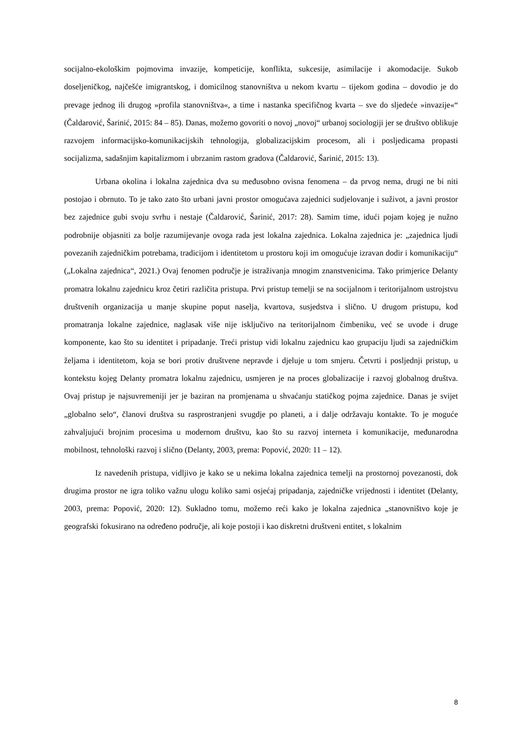socijalno-ekološkim pojmovima invazije, kompeticije, konflikta, sukcesije, asimilacije i akomodacije. Sukob doseljeničkog, najčešće imigrantskog, i domicilnog stanovništva u nekom kvartu – tijekom godina – dovodio je do prevage jednog ili drugog »profila stanovništva«, a time i nastanka specifičnog kvarta – sve do sljedeće »invazije«“ (Čaldarović, Šarinić, 2015: 84 – 85). Danas, možemo govoriti o novoj „novoj“ urbanoj sociologiji jer se društvo oblikuje razvojem informacijsko-komunikacijskih tehnologija, globalizacijskim procesom, ali i posljedicama propasti socijalizma, sadašnjim kapitalizmom i ubrzanim rastom gradova (Čaldarović, Šarinić, 2015: 13).
Urbana okolina i lokalna zajednica dva su međusobno ovisna fenomena – da prvog nema, drugi ne bi niti postojao i obrnuto. To je tako zato što urbani javni prostor omogućava zajednici sudjelovanje i suživot, a javni prostor bez zajednice gubi svoju svrhu i nestaje (Čaldarović, Šarinić, 2017: 28). Samim time, idući pojam kojeg je nužno podrobnije objasniti za bolje razumijevanje ovoga rada jest lokalna zajednica. Lokalna zajednica je: „zajednica ljudi povezanih zajedničkim potrebama, tradicijom i identitetom u prostoru koji im omogućuje izravan dodir i komunikaciju“ („Lokalna zajednica“, 2021.) Ovaj fenomen područje je istraživanja mnogim znanstvenicima. Tako primjerice Delanty promatra lokalnu zajednicu kroz četiri različita pristupa. Prvi pristup temelji se na socijalnom i teritorijalnom ustrojstvu društvenih organizacija u manje skupine poput naselja, kvartova, susjedstva i slično. U drugom pristupu, kod promatranja lokalne zajednice, naglasak više nije isključivo na teritorijalnom čimbeniku, već se uvode i druge komponente, kao što su identitet i pripadanje. Treći pristup vidi lokalnu zajednicu kao grupaciju ljudi sa zajedničkim željama i identitetom, koja se bori protiv društvene nepravde i djeluje u tom smjeru. Četvrti i posljednji pristup, u kontekstu kojeg Delanty promatra lokalnu zajednicu, usmjeren je na proces globalizacije i razvoj globalnog društva. Ovaj pristup je najsuvremeniji jer je baziran na promjenama u shvaćanju statičkog pojma zajednice. Danas je svijet „globalno selo“, članovi društva su rasprostranjeni svugdje po planeti, a i dalje održavaju kontakte. To je moguće zahvaljujući brojnim procesima u modernom društvu, kao što su razvoj interneta i komunikacije, međunarodna mobilnost, tehnološki razvoj i slično (Delanty, 2003, prema: Popović, 2020: 11 – 12).
Iz navedenih pristupa, vidljivo je kako se u nekima lokalna zajednica temelji na prostornoj povezanosti, dok drugima prostor ne igra toliko važnu ulogu koliko sami osjećaj pripadanja, zajedničke vrijednosti i identitet (Delanty, 2003, prema: Popović, 2020: 12). Sukladno tomu, možemo reći kako je lokalna zajednica „stanovništvo koje je geografski fokusirano na određeno područje, ali koje postoji i kao diskretni društveni entitet, s lokalnim
8